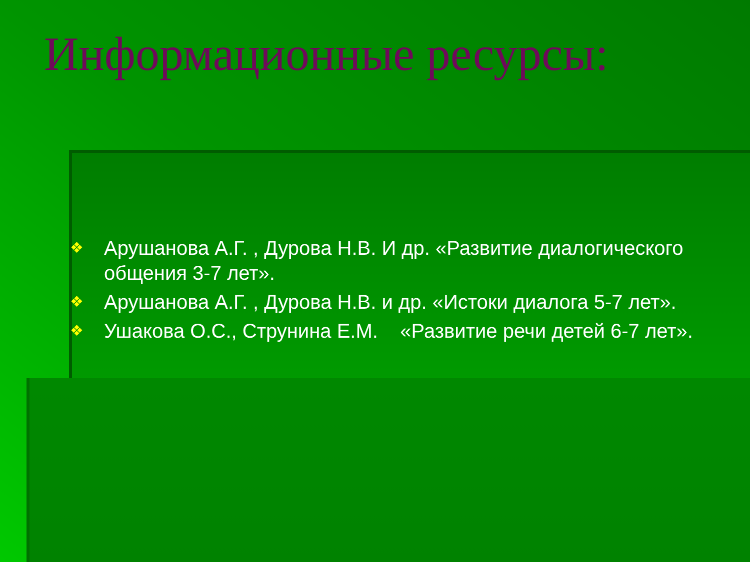Информационные ресурсы:
❖ Арушанова А.Г. , Дурова Н.В. И др. «Развитие диалогического общения 3-7 лет».
❖ Арушанова А.Г. , Дурова Н.В. и др. «Истоки диалога 5-7 лет».
❖ Ушакова О.С., Струнина Е.М. «Развитие речи детей 6-7 лет».